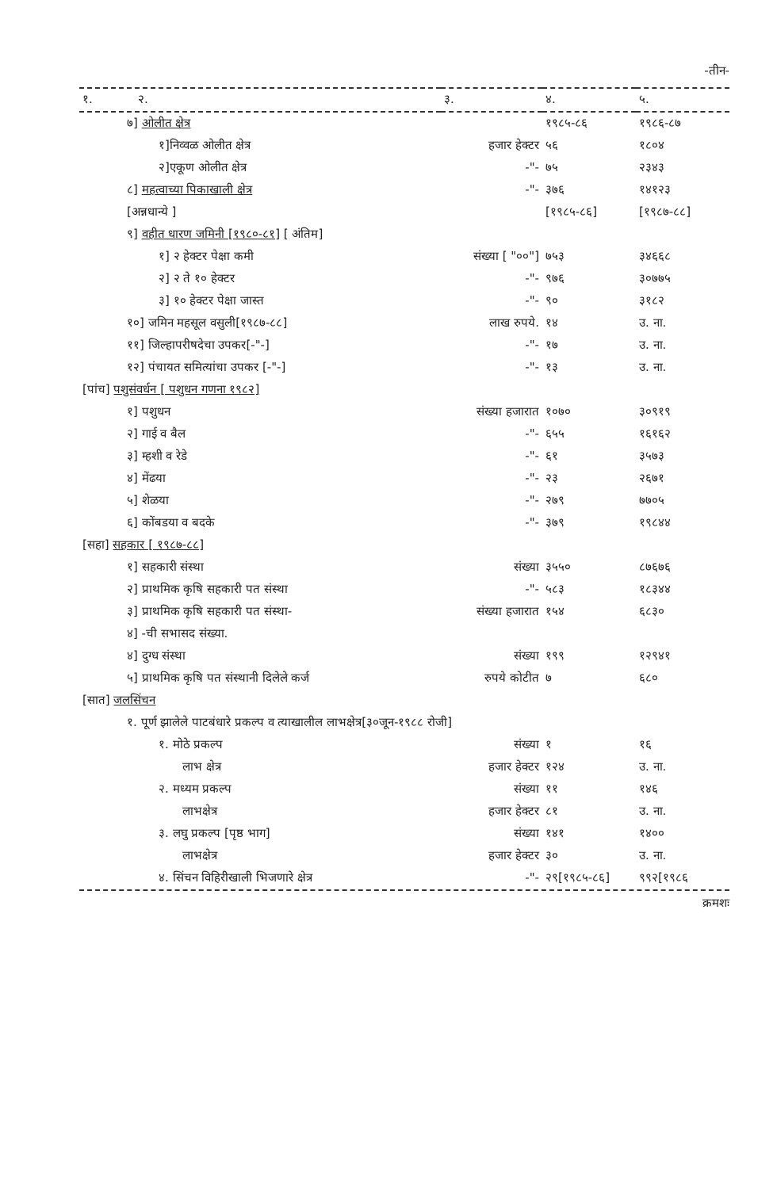-तीन-
| १. २. | ३. | ४. | ५. |
| --- | --- | --- | --- |
| ७] ओलीत क्षेत्र | | १९८५-८६ | १९८६-८७ |
| १]निव्वळ ओलीत क्षेत्र | हजार हेक्टर | ५६ | १८०४ |
| २]एकूण ओलीत क्षेत्र | -"- | ७५ | २३४३ |
| ८] महत्वाच्या पिकाखाली क्षेत्र | -"- | ३७६ | १४१२३ |
| [अन्नधान्ये ] | | [१९८५-८६] | [१९८७-८८] |
| ९] वहीत धारण जमिनी [१९८०-८१] [ अंतिम] | | | |
| १] २ हेक्टर पेक्षा कमी | संख्या [ "००"] | ७५३ | ३४६६८ |
| २] २ ते १० हेक्टर | -"- | ९७६ | ३०७७५ |
| ३] १० हेक्टर पेक्षा जास्त | -"- | ९० | ३१८२ |
| १०] जमिन महसूल वसुली[१९८७-८८] | लाख रुपये. | १४ | उ. ना. |
| ११] जिल्हापरीषदेचा उपकर[-"-] | -"- | १७ | उ. ना. |
| १२] पंचायत समित्यांचा उपकर [-"-] | -"- | १३ | उ. ना. |
| [पांच] पशुसंवर्धन [ पशुधन गणना १९८२] | | | |
| १] पशुधन | संख्या हजारात | १०७० | ३०९१९ |
| २] गाई व बैल | -"- | ६५५ | १६१६२ |
| ३] म्हशी व रेडे | -"- | ६१ | ३५७३ |
| ४] मेंढया | -"- | २३ | २६७१ |
| ५] शेळया | -"- | २७९ | ७७०५ |
| ६] कोंबडया व बदके | -"- | ३७९ | १९८४४ |
| [सहा] सहकार [ १९८७-८८] | | | |
| १] सहकारी संस्था | संख्या | ३५५० | ८७६७६ |
| २] प्राथमिक कृषि सहकारी पत संस्था | -"- | ५८३ | १८३४४ |
| ३] प्राथमिक कृषि सहकारी पत संस्था- | संख्या हजारात | १५४ | ६८३० |
| ४] -ची सभासद संख्या. | | | |
| ४] दुग्ध संस्था | संख्या | १९९ | १२९४१ |
| ५] प्राथमिक कृषि पत संस्थानी दिलेले कर्ज | रुपये कोटीत | ७ | ६८० |
| [सात] जलसिंचन | | | |
| १. पूर्ण झालेले पाटबंधारे प्रकल्प व त्याखालील लाभक्षेत्र[३०जून-१९८८ रोजी] | | | |
| १. मोठे प्रकल्प | संख्या | १ | १६ |
| लाभ क्षेत्र | हजार हेक्टर | १२४ | उ. ना. |
| २. मध्यम प्रकल्प | संख्या | ११ | १४६ |
| लाभक्षेत्र | हजार हेक्टर | ८१ | उ. ना. |
| ३. लघु प्रकल्प [पृष्ठ भाग] | संख्या | १४१ | १४०० |
| लाभक्षेत्र | हजार हेक्टर | ३० | उ. ना. |
| ४. सिंचन विहिरीखाली भिजणारे क्षेत्र | -"- | २९[१९८५-८६] | ९९२[१९८६ |
क्रमशः